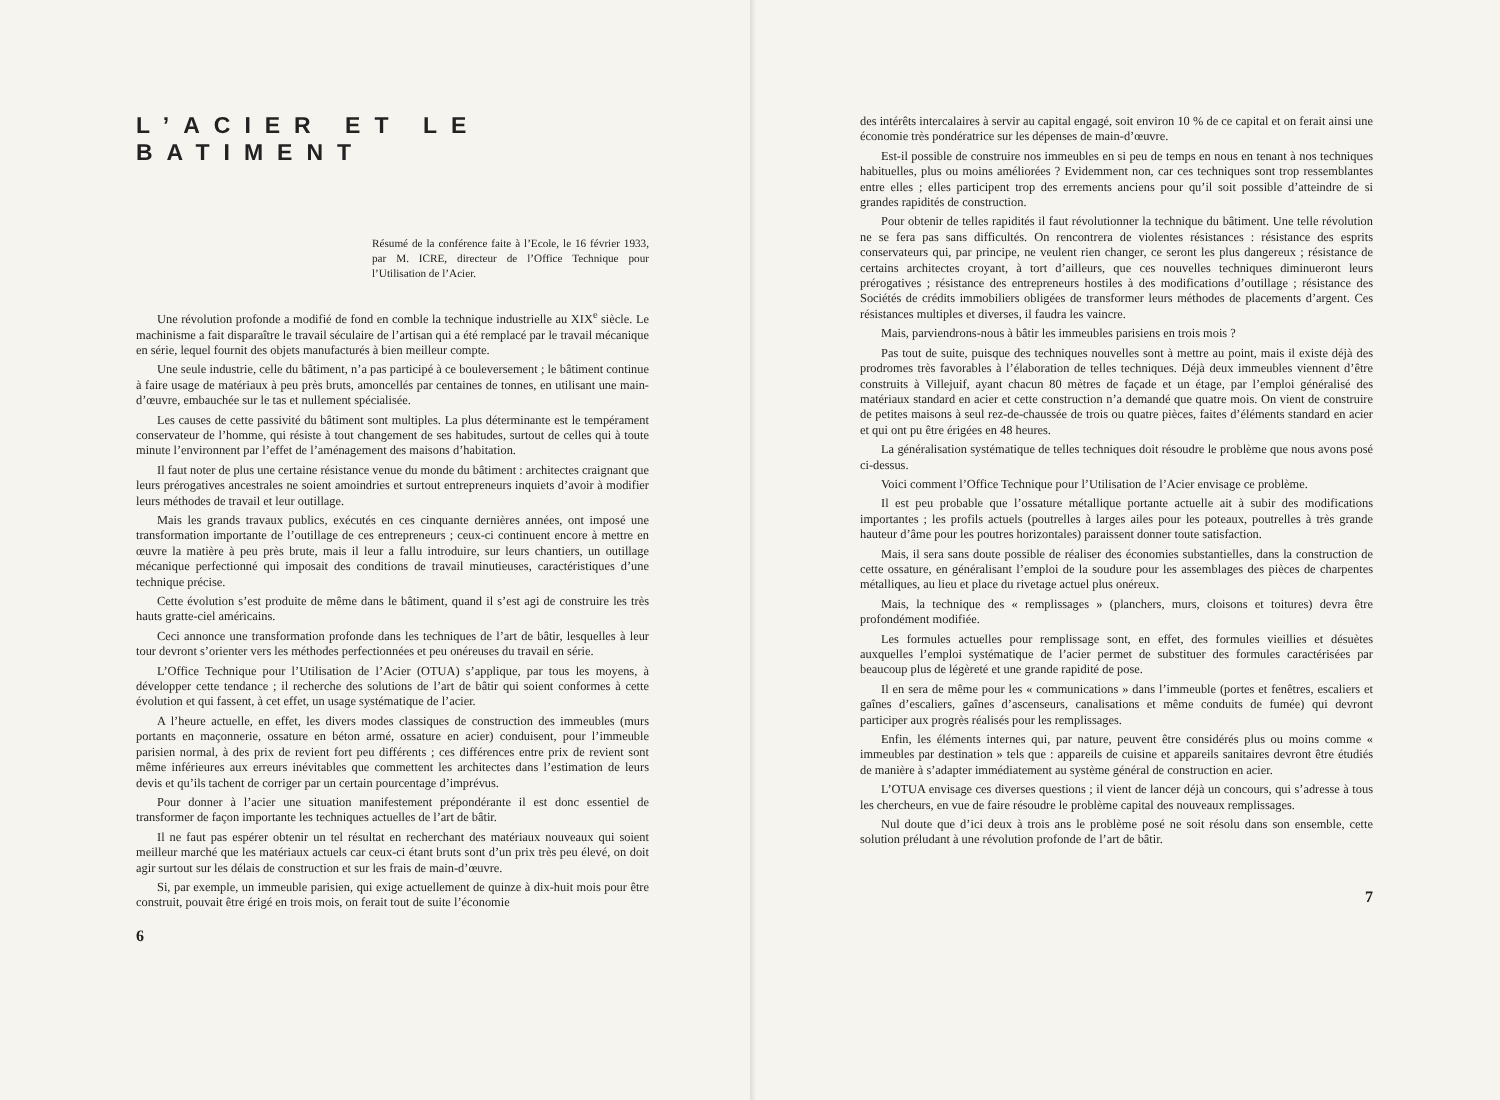L’ACIER ET LE BATIMENT
Résumé de la conférence faite à l’Ecole, le 16 février 1933, par M. ICRE, directeur de l’Office Technique pour l’Utilisation de l’Acier.
Une révolution profonde a modifié de fond en comble la technique industrielle au XIX<sup>e</sup> siècle. Le machinisme a fait disparaître le travail séculaire de l’artisan qui a été remplacé par le travail mécanique en série, lequel fournit des objets manufacturés à bien meilleur compte.
Une seule industrie, celle du bâtiment, n’a pas participé à ce bouleversement ; le bâtiment continue à faire usage de matériaux à peu près bruts, amoncellés par centaines de tonnes, en utilisant une main-d’œuvre, embauchée sur le tas et nullement spécialisée.
Les causes de cette passivité du bâtiment sont multiples. La plus déterminante est le tempérament conservateur de l’homme, qui résiste à tout changement de ses habitudes, surtout de celles qui à toute minute l’environnent par l’effet de l’aménagement des maisons d’habitation.
Il faut noter de plus une certaine résistance venue du monde du bâtiment : architectes craignant que leurs prérogatives ancestrales ne soient amoindries et surtout entrepreneurs inquiets d’avoir à modifier leurs méthodes de travail et leur outillage.
Mais les grands travaux publics, exécutés en ces cinquante dernières années, ont imposé une transformation importante de l’outillage de ces entrepreneurs ; ceux-ci continuent encore à mettre en œuvre la matière à peu près brute, mais il leur a fallu introduire, sur leurs chantiers, un outillage mécanique perfectionné qui imposait des conditions de travail minutieuses, caractéristiques d’une technique précise.
Cette évolution s’est produite de même dans le bâtiment, quand il s’est agi de construire les très hauts gratte-ciel américains.
Ceci annonce une transformation profonde dans les techniques de l’art de bâtir, lesquelles à leur tour devront s’orienter vers les méthodes perfectionnées et peu onéreuses du travail en série.
L’Office Technique pour l’Utilisation de l’Acier (OTUA) s’applique, par tous les moyens, à développer cette tendance ; il recherche des solutions de l’art de bâtir qui soient conformes à cette évolution et qui fassent, à cet effet, un usage systématique de l’acier.
A l’heure actuelle, en effet, les divers modes classiques de construction des immeubles (murs portants en maçonnerie, ossature en béton armé, ossature en acier) conduisent, pour l’immeuble parisien normal, à des prix de revient fort peu différents ; ces différences entre prix de revient sont même inférieures aux erreurs inévitables que commettent les architectes dans l’estimation de leurs devis et qu’ils tachent de corriger par un certain pourcentage d’imprévus.
Pour donner à l’acier une situation manifestement prépondérante il est donc essentiel de transformer de façon importante les techniques actuelles de l’art de bâtir.
Il ne faut pas espérer obtenir un tel résultat en recherchant des matériaux nouveaux qui soient meilleur marché que les matériaux actuels car ceux-ci étant bruts sont d’un prix très peu élevé, on doit agir surtout sur les délais de construction et sur les frais de main-d’œuvre.
Si, par exemple, un immeuble parisien, qui exige actuellement de quinze à dix-huit mois pour être construit, pouvait être érigé en trois mois, on ferait tout de suite l’économie
6
des intérêts intercalaires à servir au capital engagé, soit environ 10 % de ce capital et on ferait ainsi une économie très pondératrice sur les dépenses de main-d’œuvre.
Est-il possible de construire nos immeubles en si peu de temps en nous en tenant à nos techniques habituelles, plus ou moins améliorées ? Evidemment non, car ces techniques sont trop ressemblantes entre elles ; elles participent trop des errements anciens pour qu’il soit possible d’atteindre de si grandes rapidités de construction.
Pour obtenir de telles rapidités il faut révolutionner la technique du bâtiment. Une telle révolution ne se fera pas sans difficultés. On rencontrera de violentes résistances : résistance des esprits conservateurs qui, par principe, ne veulent rien changer, ce seront les plus dangereux ; résistance de certains architectes croyant, à tort d’ailleurs, que ces nouvelles techniques diminueront leurs prérogatives ; résistance des entrepreneurs hostiles à des modifications d’outillage ; résistance des Sociétés de crédits immobiliers obligées de transformer leurs méthodes de placements d’argent. Ces résistances multiples et diverses, il faudra les vaincre.
Mais, parviendrons-nous à bâtir les immeubles parisiens en trois mois ?
Pas tout de suite, puisque des techniques nouvelles sont à mettre au point, mais il existe déjà des prodromes très favorables à l’élaboration de telles techniques. Déjà deux immeubles viennent d’être construits à Villejuif, ayant chacun 80 mètres de façade et un étage, par l’emploi généralisé des matériaux standard en acier et cette construction n’a demandé que quatre mois. On vient de construire de petites maisons à seul rez-de-chaussée de trois ou quatre pièces, faites d’éléments standard en acier et qui ont pu être érigées en 48 heures.
La généralisation systématique de telles techniques doit résoudre le problème que nous avons posé ci-dessus.
Voici comment l’Office Technique pour l’Utilisation de l’Acier envisage ce problème.
Il est peu probable que l’ossature métallique portante actuelle ait à subir des modifications importantes ; les profils actuels (poutrelles à larges ailes pour les poteaux, poutrelles à très grande hauteur d’âme pour les poutres horizontales) paraissent donner toute satisfaction.
Mais, il sera sans doute possible de réaliser des économies substantielles, dans la construction de cette ossature, en généralisant l’emploi de la soudure pour les assemblages des pièces de charpentes métalliques, au lieu et place du rivetage actuel plus onéreux.
Mais, la technique des « remplissages » (planchers, murs, cloisons et toitures) devra être profondément modifiée.
Les formules actuelles pour remplissage sont, en effet, des formules vieillies et désuètes auxquelles l’emploi systématique de l’acier permet de substituer des formules caractérisées par beaucoup plus de légèreté et une grande rapidité de pose.
Il en sera de même pour les « communications » dans l’immeuble (portes et fenêtres, escaliers et gaînes d’escaliers, gaînes d’ascenseurs, canalisations et même conduits de fumée) qui devront participer aux progrès réalisés pour les remplissages.
Enfin, les éléments internes qui, par nature, peuvent être considérés plus ou moins comme « immeubles par destination » tels que : appareils de cuisine et appareils sanitaires devront être étudiés de manière à s’adapter immédiatement au système général de construction en acier.
L’OTUA envisage ces diverses questions ; il vient de lancer déjà un concours, qui s’adresse à tous les chercheurs, en vue de faire résoudre le problème capital des nouveaux remplissages.
Nul doute que d’ici deux à trois ans le problème posé ne soit résolu dans son ensemble, cette solution préludant à une révolution profonde de l’art de bâtir.
7